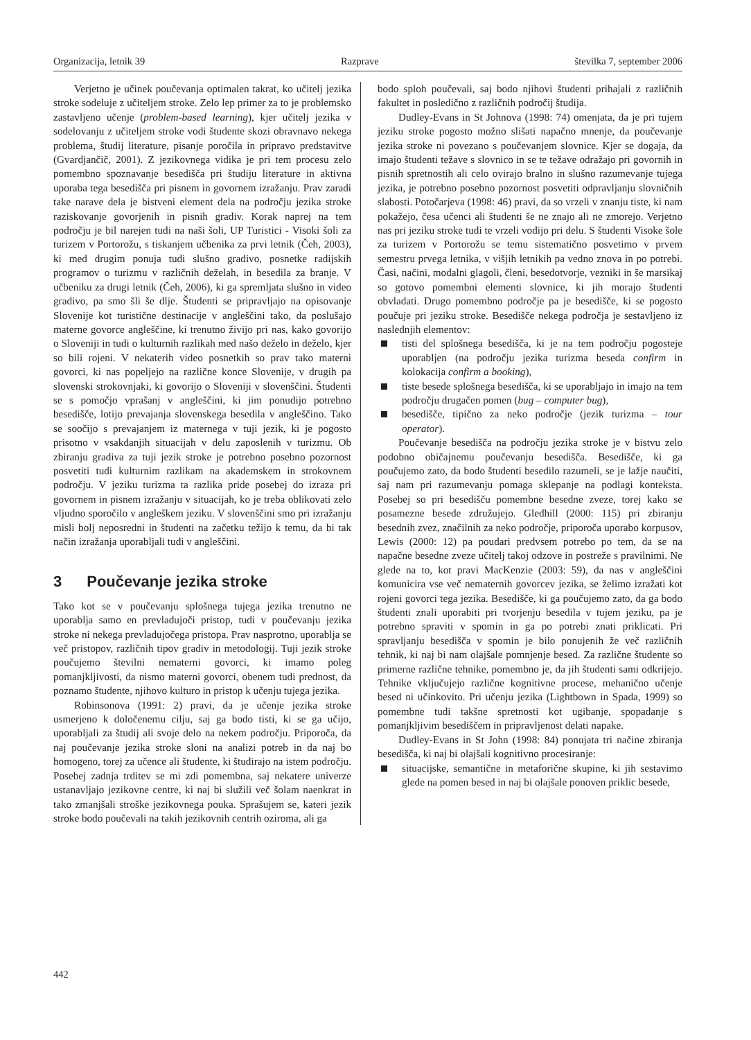Organizacija, letnik 39 Razprave številka 7, september 2006
Verjetno je učinek poučevanja optimalen takrat, ko učitelj jezika stroke sodeluje z učiteljem stroke. Zelo lep primer za to je problemsko zastavljeno učenje (problem-based learning), kjer učitelj jezika v sodelovanju z učiteljem stroke vodi študente skozi obravnavo nekega problema, študij literature, pisanje poročila in pripravo predstavitve (Gvardjančič, 2001). Z jezikovnega vidika je pri tem procesu zelo pomembno spoznavanje besedišča pri študiju literature in aktivna uporaba tega besedišča pri pisnem in govornem izražanju. Prav zaradi take narave dela je bistveni element dela na področju jezika stroke raziskovanje govorjenih in pisnih gradiv. Korak naprej na tem področju je bil narejen tudi na naši šoli, UP Turistici - Visoki šoli za turizem v Portorožu, s tiskanjem učbenika za prvi letnik (Čeh, 2003), ki med drugim ponuja tudi slušno gradivo, posnetke radijskih programov o turizmu v različnih deželah, in besedila za branje. V učbeniku za drugi letnik (Čeh, 2006), ki ga spremljata slušno in video gradivo, pa smo šli še dlje. Študenti se pripravljajo na opisovanje Slovenije kot turistične destinacije v angleščini tako, da poslušajo materne govorce angleščine, ki trenutno živijo pri nas, kako govorijo o Sloveniji in tudi o kulturnih razlikah med našo deželo in deželo, kjer so bili rojeni. V nekaterih video posnetkih so prav tako materni govorci, ki nas popeljejo na različne konce Slovenije, v drugih pa slovenski strokovnjaki, ki govorijo o Sloveniji v slovenščini. Študenti se s pomočjo vprašanj v angleščini, ki jim ponudijo potrebno besedišče, lotijo prevajanja slovenskega besedila v angleščino. Tako se soočijo s prevajanjem iz maternega v tuji jezik, ki je pogosto prisotno v vsakdanjih situacijah v delu zaposlenih v turizmu. Ob zbiranju gradiva za tuji jezik stroke je potrebno posebno pozornost posvetiti tudi kulturnim razlikam na akademskem in strokovnem področju. V jeziku turizma ta razlika pride posebej do izraza pri govornem in pisnem izražanju v situacijah, ko je treba oblikovati zelo vljudno sporočilo v angleškem jeziku. V slovenščini smo pri izražanju misli bolj neposredni in študenti na začetku težijo k temu, da bi tak način izražanja uporabljali tudi v angleščini.
3 Poučevanje jezika stroke
Tako kot se v poučevanju splošnega tujega jezika trenutno ne uporablja samo en prevladujoči pristop, tudi v poučevanju jezika stroke ni nekega prevladujočega pristopa. Prav nasprotno, uporablja se več pristopov, različnih tipov gradiv in metodologij. Tuji jezik stroke poučujemo številni nematerni govorci, ki imamo poleg pomanjkljivosti, da nismo materni govorci, obenem tudi prednost, da poznamo študente, njihovo kulturo in pristop k učenju tujega jezika.
Robinsonova (1991: 2) pravi, da je učenje jezika stroke usmerjeno k določenemu cilju, saj ga bodo tisti, ki se ga učijo, uporabljali za študij ali svoje delo na nekem področju. Priporoča, da naj poučevanje jezika stroke sloni na analizi potreb in da naj bo homogeno, torej za učence ali študente, ki študirajo na istem področju. Posebej zadnja trditev se mi zdi pomembna, saj nekatere univerze ustanavljajo jezikovne centre, ki naj bi služili več šolam naenkrat in tako zmanjšali stroške jezikovnega pouka. Sprašujem se, kateri jezik stroke bodo poučevali na takih jezikovnih centrih oziroma, ali ga
bodo sploh poučevali, saj bodo njihovi študenti prihajali z različnih fakultet in posledično z različnih področij študija.
Dudley-Evans in St Johnova (1998: 74) omenjata, da je pri tujem jeziku stroke pogosto možno slišati napačno mnenje, da poučevanje jezika stroke ni povezano s poučevanjem slovnice. Kjer se dogaja, da imajo študenti težave s slovnico in se te težave odražajo pri govornih in pisnih spretnostih ali celo ovirajo bralno in slušno razumevanje tujega jezika, je potrebno posebno pozornost posvetiti odpravljanju slovničnih slabosti. Potočarjeva (1998: 46) pravi, da so vrzeli v znanju tiste, ki nam pokažejo, česa učenci ali študenti še ne znajo ali ne zmorejo. Verjetno nas pri jeziku stroke tudi te vrzeli vodijo pri delu. S študenti Visoke šole za turizem v Portorožu se temu sistematično posvetimo v prvem semestru prvega letnika, v višjih letnikih pa vedno znova in po potrebi. Časi, načini, modalni glagoli, členi, besedotvorje, vezniki in še marsikaj so gotovo pomembni elementi slovnice, ki jih morajo študenti obvladati. Drugo pomembno področje pa je besedišče, ki se pogosto poučuje pri jeziku stroke. Besedišče nekega področja je sestavljeno iz naslednjih elementov:
tisti del splošnega besedišča, ki je na tem področju pogosteje uporabljen (na področju jezika turizma beseda confirm in kolokacija confirm a booking),
tiste besede splošnega besedišča, ki se uporabljajo in imajo na tem področju drugačen pomen (bug – computer bug),
besedišče, tipično za neko področje (jezik turizma – tour operator).
Poučevanje besedišča na področju jezika stroke je v bistvu zelo podobno običajnemu poučevanju besedišča. Besedišče, ki ga poučujemo zato, da bodo študenti besedilo razumeli, se je lažje naučiti, saj nam pri razumevanju pomaga sklepanje na podlagi konteksta. Posebej so pri besedišču pomembne besedne zveze, torej kako se posamezne besede združujejo. Gledhill (2000: 115) pri zbiranju besednih zvez, značilnih za neko področje, priporoča uporabo korpusov, Lewis (2000: 12) pa poudari predvsem potrebo po tem, da se na napačne besedne zveze učitelj takoj odzove in postreže s pravilnimi. Ne glede na to, kot pravi MacKenzie (2003: 59), da nas v angleščini komunicira vse več nematernih govorcev jezika, se želimo izražati kot rojeni govorci tega jezika. Besedišče, ki ga poučujemo zato, da ga bodo študenti znali uporabiti pri tvorjenju besedila v tujem jeziku, pa je potrebno spraviti v spomin in ga po potrebi znati priklicati. Pri spravljanju besedišča v spomin je bilo ponujenih že več različnih tehnik, ki naj bi nam olajšale pomnjenje besed. Za različne študente so primerne različne tehnike, pomembno je, da jih študenti sami odkrijejo. Tehnike vključujejo različne kognitivne procese, mehanično učenje besed ni učinkovito. Pri učenju jezika (Lightbown in Spada, 1999) so pomembne tudi takšne spretnosti kot ugibanje, spopadanje s pomanjkljivim besediščem in pripravljenost delati napake.
Dudley-Evans in St John (1998: 84) ponujata tri načine zbiranja besedišča, ki naj bi olajšali kognitivno procesiranje:
situacijske, semantične in metaforične skupine, ki jih sestavimo glede na pomen besed in naj bi olajšale ponoven priklic besede,
442